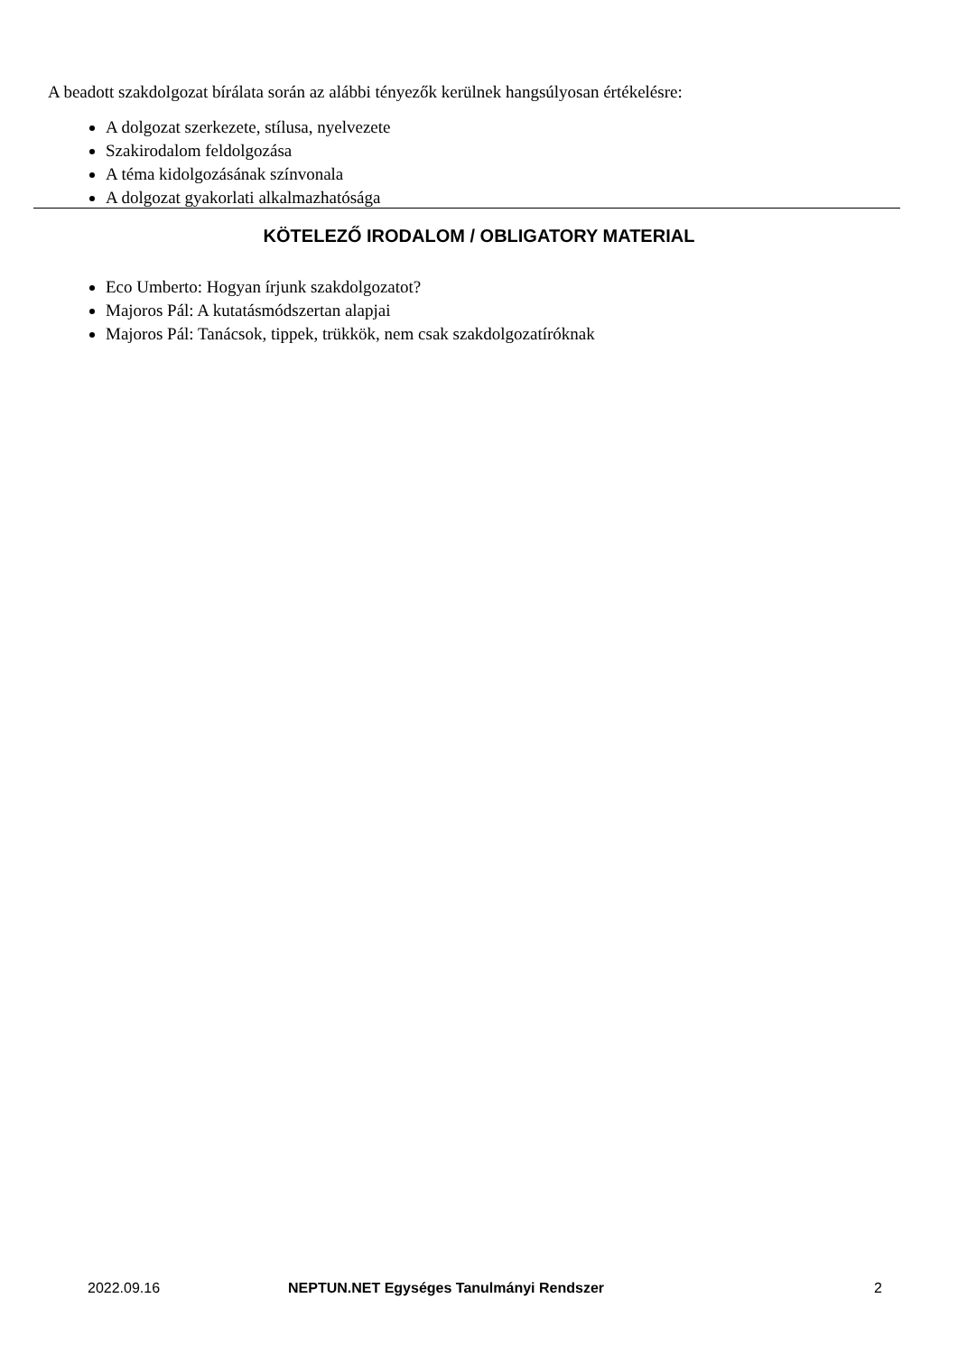A beadott szakdolgozat bírálata során az alábbi tényezők kerülnek hangsúlyosan értékelésre:
A dolgozat szerkezete, stílusa, nyelvezete
Szakirodalom feldolgozása
A téma kidolgozásának színvonala
A dolgozat gyakorlati alkalmazhatósága
KÖTELEZŐ IRODALOM / OBLIGATORY MATERIAL
Eco Umberto: Hogyan írjunk szakdolgozatot?
Majoros Pál: A kutatásmódszertan alapjai
Majoros Pál: Tanácsok, tippek, trükkök, nem csak szakdolgozatíróknak
2022.09.16 NEPTUN.NET Egységes Tanulmányi Rendszer 2